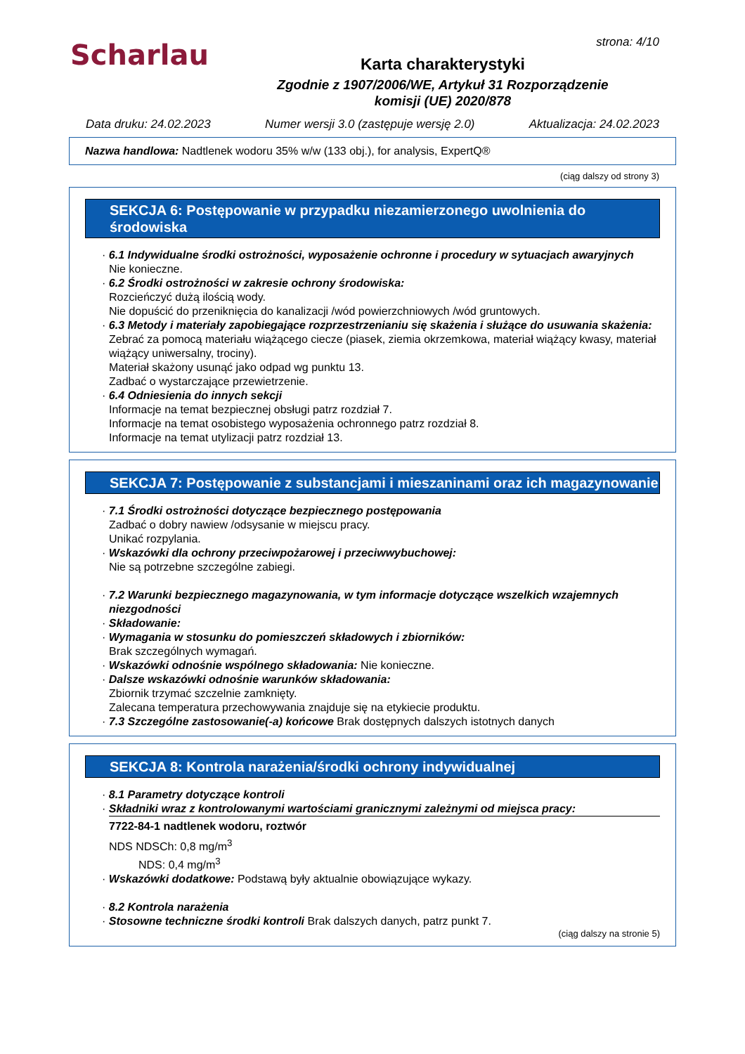Scharlau
strona: 4/10
Karta charakterystyki
Zgodnie z 1907/2006/WE, Artykuł 31 Rozporządzenie
komisji (UE) 2020/878
Data druku: 24.02.2023 Numer wersji 3.0 (zastępuje wersję 2.0) Aktualizacja: 24.02.2023
Nazwa handlowa: Nadtlenek wodoru 35% w/w (133 obj.), for analysis, ExpertQ®
(ciąg dalszy od strony 3)
SEKCJA 6: Postępowanie w przypadku niezamierzonego uwolnienia do środowiska
· 6.1 Indywidualne środki ostrożności, wyposażenie ochronne i procedury w sytuacjach awaryjnych
Nie konieczne.
· 6.2 Środki ostrożności w zakresie ochrony środowiska:
Rozcieńczyć dużą ilością wody.
Nie dopuścić do przeniknięcia do kanalizacji /wód powierzchniowych /wód gruntowych.
· 6.3 Metody i materiały zapobiegające rozprzestrzenianiu się skażenia i służące do usuwania skażenia:
Zebrać za pomocą materiału wiążącego ciecze (piasek, ziemia okrzemkowa, materiał wiążący kwasy, materiał wiążący uniwersalny, trociny).
Materiał skażony usunąć jako odpad wg punktu 13.
Zadbać o wystarczające przewietrzenie.
· 6.4 Odniesienia do innych sekcji
Informacje na temat bezpiecznej obsługi patrz rozdział 7.
Informacje na temat osobistego wyposażenia ochronnego patrz rozdział 8.
Informacje na temat utylizacji patrz rozdział 13.
SEKCJA 7: Postępowanie z substancjami i mieszaninami oraz ich magazynowanie
· 7.1 Środki ostrożności dotyczące bezpiecznego postępowania
Zadbać o dobry nawiew /odsysanie w miejscu pracy.
Unikać rozpylania.
· Wskazówki dla ochrony przeciwpożarowej i przeciwwybuchowej:
Nie są potrzebne szczególne zabiegi.
· 7.2 Warunki bezpiecznego magazynowania, w tym informacje dotyczące wszelkich wzajemnych niezgodności
· Składowanie:
· Wymagania w stosunku do pomieszczeń składowych i zbiorników:
Brak szczególnych wymagań.
· Wskazówki odnośnie wspólnego składowania: Nie konieczne.
· Dalsze wskazówki odnośnie warunków składowania:
Zbiornik trzymać szczelnie zamknięty.
Zalecana temperatura przechowywania znajduje się na etykiecie produktu.
· 7.3 Szczególne zastosowanie(-a) końcowe Brak dostępnych dalszych istotnych danych
SEKCJA 8: Kontrola narażenia/środki ochrony indywidualnej
· 8.1 Parametry dotyczące kontroli
· Składniki wraz z kontrolowanymi wartościami granicznymi zależnymi od miejsca pracy:
7722-84-1 nadtlenek wodoru, roztwór
NDS NDSCh: 0,8 mg/m<sup>3</sup>
NDS: 0,4 mg/m<sup>3</sup>
· Wskazówki dodatkowe: Podstawą były aktualnie obowiązujące wykazy.
· 8.2 Kontrola narażenia
· Stosowne techniczne środki kontroli Brak dalszych danych, patrz punkt 7.
(ciąg dalszy na stronie 5)